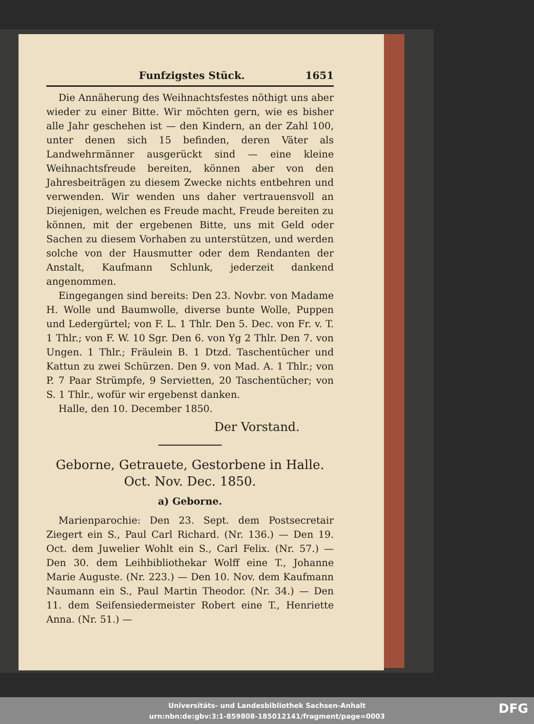Funfzigstes Stück. 1651
Die Annäherung des Weihnachtsfestes nöthigt uns aber wieder zu einer Bitte. Wir möchten gern, wie es bisher alle Jahr geschehen ist — den Kindern, an der Zahl 100, unter denen sich 15 befinden, deren Väter als Landwehrmänner ausgerückt sind — eine kleine Weihnachtsfreude bereiten, können aber von den Jahresbeiträgen zu diesem Zwecke nichts entbehren und verwenden. Wir wenden uns daher vertrauensvoll an Diejenigen, welchen es Freude macht, Freude bereiten zu können, mit der ergebenen Bitte, uns mit Geld oder Sachen zu diesem Vorhaben zu unterstützen, und werden solche von der Hausmutter oder dem Rendanten der Anstalt, Kaufmann Schlunk, jederzeit dankend angenommen.
Eingegangen sind bereits: Den 23. Novbr. von Madame H. Wolle und Baumwolle, diverse bunte Wolle, Puppen und Ledergürtel; von F. L. 1 Thlr. Den 5. Dec. von Fr. v. T. 1 Thlr.; von F. W. 10 Sgr. Den 6. von Yg 2 Thlr. Den 7. von Ungen. 1 Thlr.; Fräulein B. 1 Dtzd. Taschentücher und Kattun zu zwei Schürzen. Den 9. von Mad. A. 1 Thlr.; von P. 7 Paar Strümpfe, 9 Servietten, 20 Taschentücher; von S. 1 Thlr., wofür wir ergebenst danken.
Halle, den 10. December 1850.
Der Vorstand.
Geborne, Getrauete, Gestorbene in Halle.
Oct. Nov. Dec. 1850.
a) Geborne.
Marienparochie: Den 23. Sept. dem Postsecretair Ziegert ein S., Paul Carl Richard. (Nr. 136.) — Den 19. Oct. dem Juwelier Wohlt ein S., Carl Felix. (Nr. 57.) — Den 30. dem Leihbibliothekar Wolff eine T., Johanne Marie Auguste. (Nr. 223.) — Den 10. Nov. dem Kaufmann Naumann ein S., Paul Martin Theodor. (Nr. 34.) — Den 11. dem Seifensiedermeister Robert eine T., Henriette Anna. (Nr. 51.) —
Universitäts- und Landesbibliothek Sachsen-Anhalt
urn:nbn:de:gbv:3:1-859808-185012141/fragment/page=0003
DFG